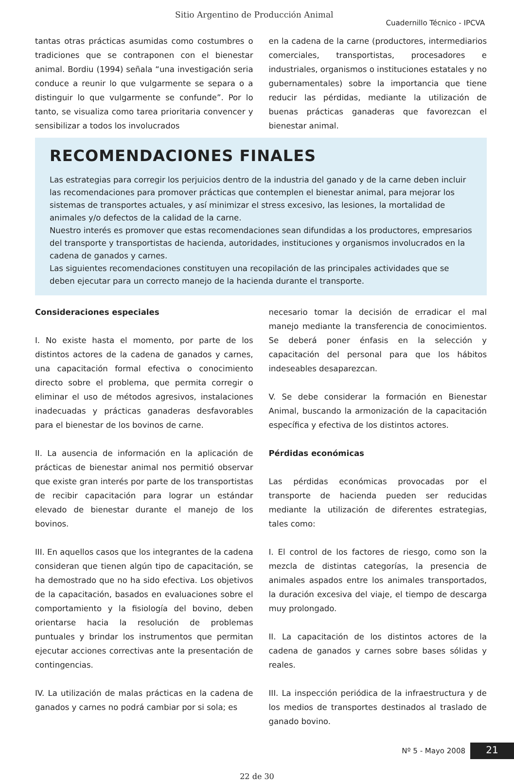Sitio Argentino de Producción Animal
Cuadernillo Técnico - IPCVA
tantas otras prácticas asumidas como costumbres o tradiciones que se contraponen con el bienestar animal. Bordiu (1994) señala “una investigación seria conduce a reunir lo que vulgarmente se separa o a distinguir lo que vulgarmente se confunde”. Por lo tanto, se visualiza como tarea prioritaria convencer y sensibilizar a todos los involucrados
en la cadena de la carne (productores, intermediarios comerciales, transportistas, procesadores e industriales, organismos o instituciones estatales y no gubernamentales) sobre la importancia que tiene reducir las pérdidas, mediante la utilización de buenas prácticas ganaderas que favorezcan el bienestar animal.
RECOMENDACIONES FINALES
Las estrategias para corregir los perjuicios dentro de la industria del ganado y de la carne deben incluir las recomendaciones para promover prácticas que contemplen el bienestar animal, para mejorar los sistemas de transportes actuales, y así minimizar el stress excesivo, las lesiones, la mortalidad de animales y/o defectos de la calidad de la carne.
Nuestro interés es promover que estas recomendaciones sean difundidas a los productores, empresarios del transporte y transportistas de hacienda, autoridades, instituciones y organismos involucrados en la cadena de ganados y carnes.
Las siguientes recomendaciones constituyen una recopilación de las principales actividades que se deben ejecutar para un correcto manejo de la hacienda durante el transporte.
Consideraciones especiales
I. No existe hasta el momento, por parte de los distintos actores de la cadena de ganados y carnes, una capacitación formal efectiva o conocimiento directo sobre el problema, que permita corregir o eliminar el uso de métodos agresivos, instalaciones inadecuadas y prácticas ganaderas desfavorables para el bienestar de los bovinos de carne.
II. La ausencia de información en la aplicación de prácticas de bienestar animal nos permitió observar que existe gran interés por parte de los transportistas de recibir capacitación para lograr un estándar elevado de bienestar durante el manejo de los bovinos.
III. En aquellos casos que los integrantes de la cadena consideran que tienen algún tipo de capacitación, se ha demostrado que no ha sido efectiva. Los objetivos de la capacitación, basados en evaluaciones sobre el comportamiento y la fisiología del bovino, deben orientarse hacia la resolución de problemas puntuales y brindar los instrumentos que permitan ejecutar acciones correctivas ante la presentación de contingencias.
IV. La utilización de malas prácticas en la cadena de ganados y carnes no podrá cambiar por si sola; es
necesario tomar la decisión de erradicar el mal manejo mediante la transferencia de conocimientos. Se deberá poner énfasis en la selección y capacitación del personal para que los hábitos indeseables desaparezcan.
V. Se debe considerar la formación en Bienestar Animal, buscando la armonización de la capacitación específica y efectiva de los distintos actores.
Pérdidas económicas
Las pérdidas económicas provocadas por el transporte de hacienda pueden ser reducidas mediante la utilización de diferentes estrategias, tales como:
I. El control de los factores de riesgo, como son la mezcla de distintas categorías, la presencia de animales aspados entre los animales transportados, la duración excesiva del viaje, el tiempo de descarga muy prolongado.
II. La capacitación de los distintos actores de la cadena de ganados y carnes sobre bases sólidas y reales.
III. La inspección periódica de la infraestructura y de los medios de transportes destinados al traslado de ganado bovino.
Nº 5 - Mayo 2008 21
22 de 30